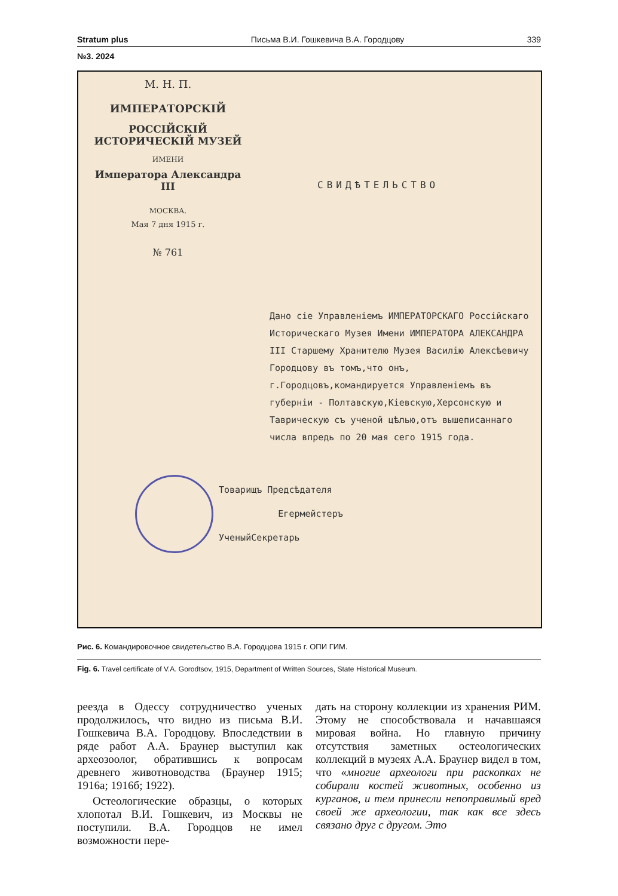Stratum plus Письма В.И. Гошкевича В.А. Городцову 339
№3. 2024
М. Н. П.
ИМПЕРАТОРСКІЙ
РОССІЙСКІЙ ИСТОРИЧЕСКІЙ МУЗЕЙ
ИМЕНИ
Императора Александра III
МОСКВА.
Мая 7 дня 1915 г.
№ 761
СВИДѢТЕЛЬСТВО
Дано сіе Управленіемъ ИМПЕРАТОРСКАГО Россійскаго Историческаго Музея Имени ИМПЕРАТОРА АЛЕКСАНДРА III Старшему Хранителю Музея Василію Алексѣевичу Городцову въ томъ,что онъ, г.Городцовъ,командируется Управленіемъ въ губерніи - Полтавскую,Кіевскую,Херсонскую и Таврическую съ ученой цѣлью,отъ вышеписаннаго числа впредь по 20 мая сего 1915 года.
Товарищъ Предсѣдателя
Егермейстеръ
УченыйСекретарь
Рис. 6. Командировочное свидетельство В.А. Городцова 1915 г. ОПИ ГИМ.
Fig. 6. Travel certificate of V.A. Gorodtsov, 1915, Department of Written Sources, State Historical Museum.
реезда в Одессу сотрудничество ученых продолжилось, что видно из письма В.И. Гошкевича В.А. Городцову. Впоследствии в ряде работ А.А. Браунер выступил как археозоолог, обратившись к вопросам древнего животноводства (Браунер 1915; 1916а; 1916б; 1922).
Остеологические образцы, о которых хлопотал В.И. Гошкевич, из Москвы не поступили. В.А. Городцов не имел возможности пере-
дать на сторону коллекции из хранения РИМ. Этому не способствовала и начавшаяся мировая война. Но главную причину отсутствия заметных остеологических коллекций в музеях А.А. Браунер видел в том, что «многие археологи при раскопках не собирали костей животных, особенно из курганов, и тем принесли непоправимый вред своей же археологии, так как все здесь связано друг с другом. Это